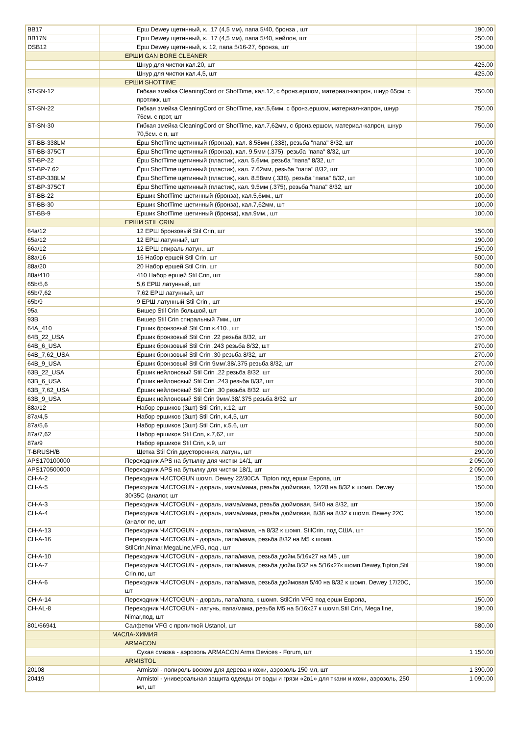| BB17 | Ерш Dewey щетинный, к. .17 (4,5 мм), папа 5/40, бронза , шт | 190.00 |
| BB17N | Ерш Dewey щетинный, к. .17 (4,5 мм), папа 5/40, нейлон, шт | 250.00 |
| DSB12 | Ерш Dewey щетинный, к. 12, папа 5/16-27, бронза, шт | 190.00 |
| | ЕРШИ GAN BORE CLEANER | |
| | Шнур для чистки кал.20, шт | 425.00 |
| | Шнур для чистки кал.4,5, шт | 425.00 |
| | ЕРШИ SHOTTIME | |
| ST-SN-12 | Гибкая змейка CleaningCord от ShotTime, кал.12, с бронз.ершом, материал-капрон, шнур 65см. с протяжк, шт | 750.00 |
| ST-SN-22 | Гибкая змейка CleaningCord от ShotTime, кал.5,6мм, с бронз.ершом, материал-капрон, шнур 76см. с прот, шт | 750.00 |
| ST-SN-30 | Гибкая змейка CleaningCord от ShotTime, кал.7,62мм, с бронз.ершом, материал-капрон, шнур 70,5см. с п, шт | 750.00 |
| ST-BB-338LM | Ёрш ShotTime щетинный (бронза), кал. 8.58мм (.338), резьба "папа" 8/32, шт | 100.00 |
| ST-BB-375CT | Ёрш ShotTime щетинный (бронза), кал. 9.5мм (.375), резьба "папа" 8/32, шт | 100.00 |
| ST-BP-22 | Ёрш ShotTime щетинный (пластик), кал. 5.6мм, резьба "папа" 8/32, шт | 100.00 |
| ST-BP-7.62 | Ёрш ShotTime щетинный (пластик), кал. 7.62мм, резьба "папа" 8/32, шт | 100.00 |
| ST-BP-338LM | Ёрш ShotTime щетинный (пластик), кал. 8.58мм (.338), резьба "папа" 8/32, шт | 100.00 |
| ST-BP-375CT | Ёрш ShotTime щетинный (пластик), кал. 9.5мм (.375), резьба "папа" 8/32, шт | 100.00 |
| ST-BB-22 | Ершик ShotTime щетинный (бронза), кал.5,6мм., шт | 100.00 |
| ST-BB-30 | Ершик ShotTime щетинный (бронза), кал.7,62мм, шт | 100.00 |
| ST-BB-9 | Ершик ShotTime щетинный (бронза), кал.9мм., шт | 100.00 |
| | ЕРШИ STIL CRIN | |
| 64a/12 | 12 ЕРШ бронзовый Stil Crin, шт | 150.00 |
| 65a/12 | 12 ЕРШ латунный, шт | 190.00 |
| 66a/12 | 12 ЕРШ спираль латун., шт | 150.00 |
| 88a/16 | 16 Набор ершей Stil Crin, шт | 500.00 |
| 88a/20 | 20 Набор ершей Stil Crin, шт | 500.00 |
| 88a/410 | 410 Набор ершей Stil Crin, шт | 590.00 |
| 65b/5,6 | 5,6 ЕРШ латунный, шт | 150.00 |
| 65b/7,62 | 7,62 ЕРШ латунный, шт | 150.00 |
| 65b/9 | 9 ЕРШ латунный Stil Crin , шт | 150.00 |
| 95a | Вишер Stil Crin большой, шт | 100.00 |
| 93B | Вишер Stil Crin спиральный 7мм., шт | 140.00 |
| 64A_410 | Ершик бронзовый Stil Crin к.410., шт | 150.00 |
| 64B_22_USA | Ёршик бронзовый Stil Crin .22 резьба 8/32, шт | 270.00 |
| 64B_6_USA | Ёршик бронзовый Stil Crin .243 резьба 8/32, шт | 270.00 |
| 64B_7,62_USA | Ёршик бронзовый Stil Crin .30 резьба 8/32, шт | 270.00 |
| 64B_9_USA | Ёршик бронзовый Stil Crin 9мм/.38/.375 резьба 8/32, шт | 270.00 |
| 63B_22_USA | Ёршик нейлоновый Stil Crin .22 резьба 8/32, шт | 200.00 |
| 63B_6_USA | Ёршик нейлоновый Stil Crin .243 резьба 8/32, шт | 200.00 |
| 63B_7,62_USA | Ёршик нейлоновый Stil Crin .30 резьба 8/32, шт | 200.00 |
| 63B_9_USA | Ёршик нейлоновый Stil Crin 9мм/.38/.375 резьба 8/32, шт | 200.00 |
| 88a/12 | Набор ершиков (3шт) Stil Crin, к.12, шт | 500.00 |
| 87a/4,5 | Набор ершиков (3шт) Stil Crin, к.4,5, шт | 500.00 |
| 87a/5,6 | Набор ершиков (3шт) Stil Crin, к.5.6, шт | 500.00 |
| 87a/7,62 | Набор ершиков Stil Crin, к.7,62, шт | 500.00 |
| 87a/9 | Набор ершиков Stil Crin, к.9, шт | 500.00 |
| T-BRUSH/B | Щетка Stil Crin двусторонняя, латунь, шт | 290.00 |
| APS170100000 | Переходник APS на бутылку для чистки 14/1, шт | 2 050.00 |
| APS170500000 | Переходник APS на бутылку для чистки 18/1, шт | 2 050.00 |
| CH-A-2 | Переходник ЧИСТОGUN шомп. Dewey 22/30CA, Tipton под ерши Европа, шт | 150.00 |
| CH-A-5 | Переходник ЧИСТОGUN - дюраль, мама/мама, резьба дюймовая, 12/28 на 8/32 к шомп. Dewey 30/35C (аналог, шт | 150.00 |
| CH-A-3 | Переходник ЧИСТОGUN - дюраль, мама/мама, резьба дюймовая, 5/40 на 8/32, шт | 150.00 |
| CH-A-4 | Переходник ЧИСТОGUN - дюраль, мама/мама, резьба дюймовая, 8/36 на 8/32 к шомп. Dewey 22C (аналог пе, шт | 150.00 |
| CH-A-13 | Переходник ЧИСТОGUN - дюраль, папа/мама, на 8/32 к шомп. StilCrin, под США, шт | 150.00 |
| CH-A-16 | Переходник ЧИСТОGUN - дюраль, папа/мама, резьба 8/32 на M5 к шомп. StilCrin,Nimar,MegaLine,VFG, под , шт | 150.00 |
| CH-A-10 | Переходник ЧИСТОGUN - дюраль, папа/мама, резьба дюйм.5/16x27 на M5 , шт | 190.00 |
| CH-A-7 | Переходник ЧИСТОGUN - дюраль, папа/мама, резьба дюйм.8/32 на 5/16x27к шомп.Dewey,Tipton,Stil Crin,по, шт | 190.00 |
| CH-A-6 | Переходник ЧИСТОGUN - дюраль, папа/мама, резьба дюймовая 5/40 на 8/32 к шомп. Dewey 17/20C, шт | 150.00 |
| CH-A-14 | Переходник ЧИСТОGUN - дюраль, папа/папа, к шомп. StilCrin VFG под ерши Европа, | 150.00 |
| CH-AL-8 | Переходник ЧИСТОGUN - латунь, папа/мама, резьба M5 на 5/16x27 к шомп.Stil Crin, Mega line, Nimar,под, шт | 190.00 |
| 801/66941 | Салфетки VFG с пропиткой Ustanol, шт | 580.00 |
| | МАСЛА-ХИМИЯ | |
| | ARMACON | |
| | Сухая смазка - аэрозоль ARMACON Arms Devices - Forum, шт | 1 150.00 |
| | ARMISTOL | |
| 20108 | Armistol - полироль воском для дерева и кожи, аэрозоль 150 мл, шт | 1 390.00 |
| 20419 | Armistol - универсальная защита одежды от воды и грязи «2в1» для ткани и кожи, аэрозоль, 250 мл, шт | 1 090.00 |